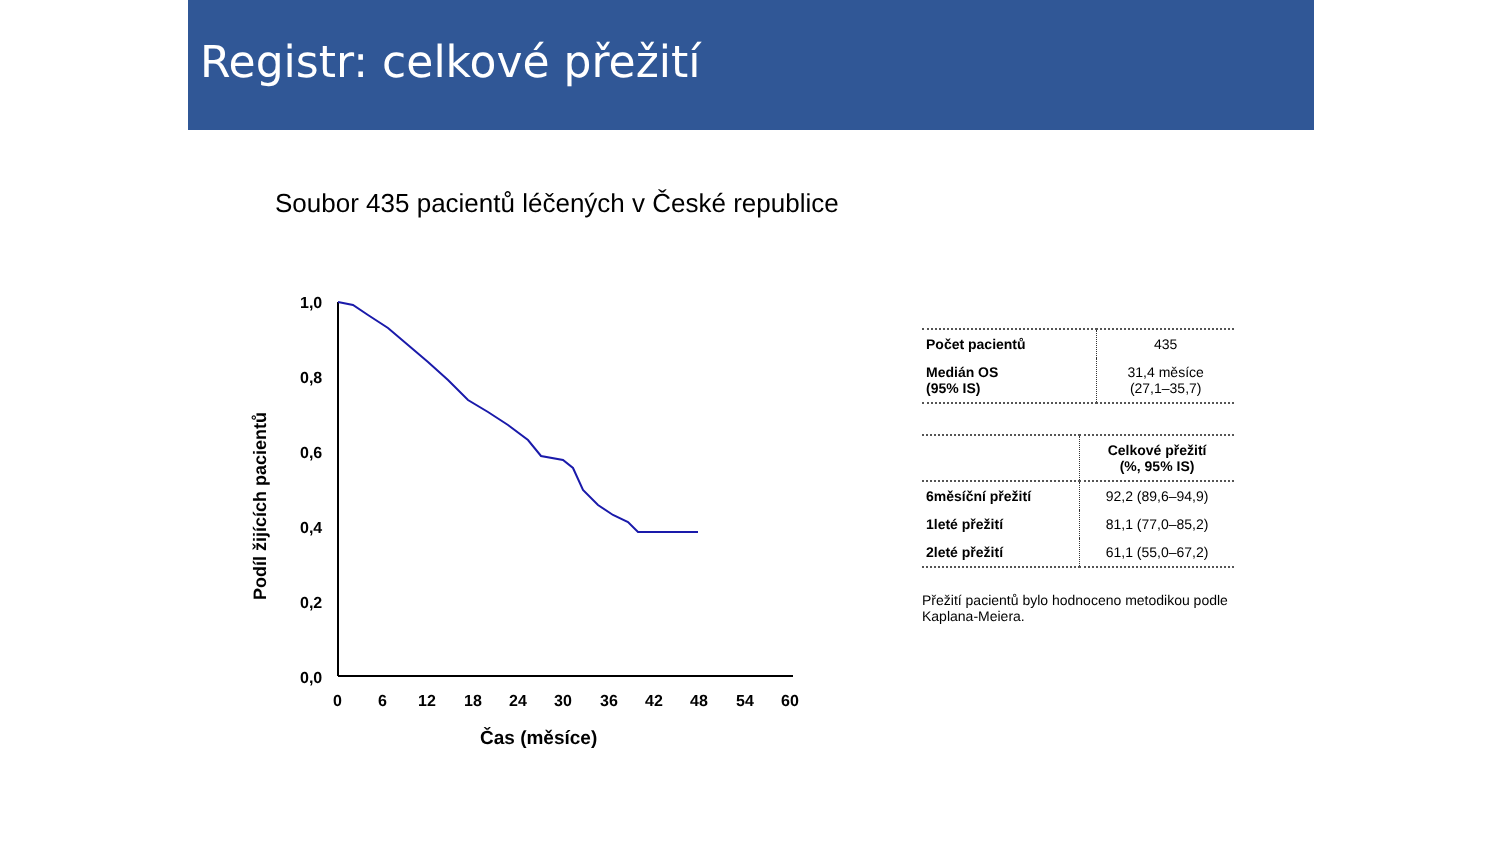Registr: celkové přežití
Soubor 435 pacientů léčených v České republice
1,0
0,8
0,6
0,4
0,2
0,0
0
6
12
18
24
30
36
42
48
54
60
Čas (měsíce)
Podíl žijících pacientů
| Počet pacientů | 435 |
| Medián OS (95% IS) | 31,4 měsíce (27,1–35,7) |
| | Celkové přežití (%, 95% IS) |
| 6měsíční přežití | 92,2 (89,6–94,9) |
| 1leté přežití | 81,1 (77,0–85,2) |
| 2leté přežití | 61,1 (55,0–67,2) |
Přežití pacientů bylo hodnoceno metodikou podle Kaplana-Meiera.